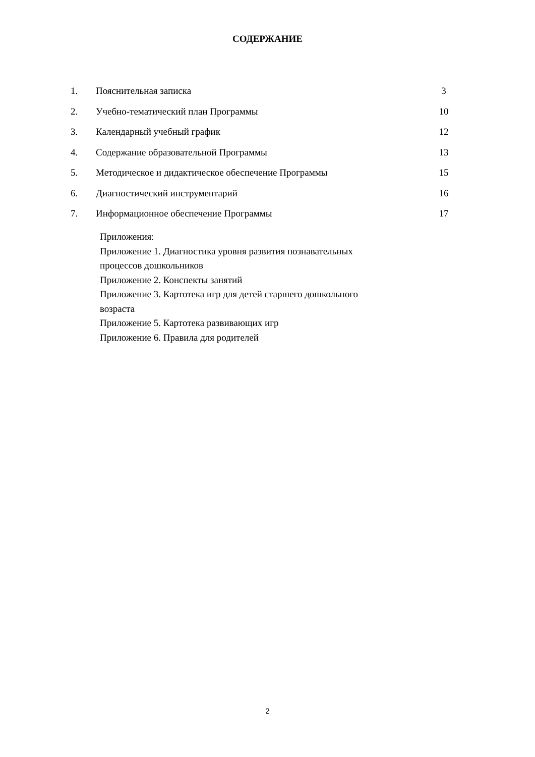СОДЕРЖАНИЕ
| 1. | Пояснительная записка | 3 |
| 2. | Учебно-тематический план Программы | 10 |
| 3. | Календарный учебный график | 12 |
| 4. | Содержание образовательной Программы | 13 |
| 5. | Методическое и дидактическое обеспечение Программы | 15 |
| 6. | Диагностический инструментарий | 16 |
| 7. | Информационное обеспечение Программы | 17 |
Приложения:
Приложение 1. Диагностика уровня развития познавательных
процессов дошкольников
Приложение 2. Конспекты занятий
Приложение 3. Картотека игр для детей старшего дошкольного
возраста
Приложение 5. Картотека развивающих игр
Приложение 6. Правила для родителей
2